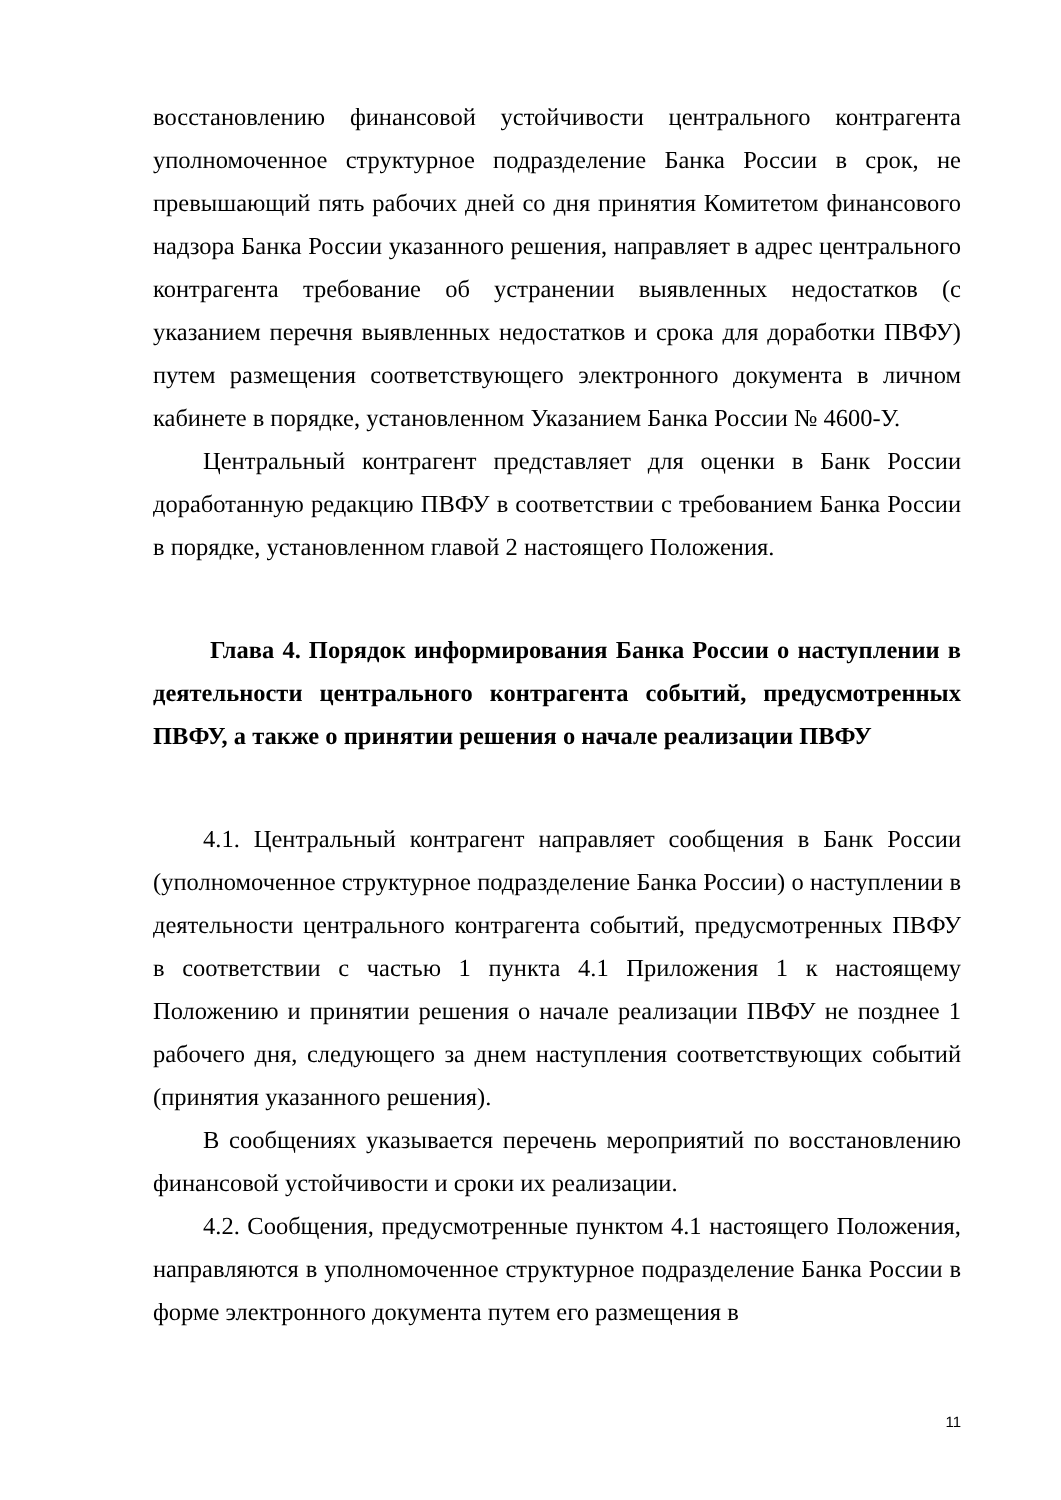восстановлению финансовой устойчивости центрального контрагента уполномоченное структурное подразделение Банка России в срок, не превышающий пять рабочих дней со дня принятия Комитетом финансового надзора Банка России указанного решения, направляет в адрес центрального контрагента требование об устранении выявленных недостатков (с указанием перечня выявленных недостатков и срока для доработки ПВФУ) путем размещения соответствующего электронного документа в личном кабинете в порядке, установленном Указанием Банка России № 4600-У.
Центральный контрагент представляет для оценки в Банк России доработанную редакцию ПВФУ в соответствии с требованием Банка России в порядке, установленном главой 2 настоящего Положения.
Глава 4. Порядок информирования Банка России о наступлении в деятельности центрального контрагента событий, предусмотренных ПВФУ, а также о принятии решения о начале реализации ПВФУ
4.1. Центральный контрагент направляет сообщения в Банк России (уполномоченное структурное подразделение Банка России) о наступлении в деятельности центрального контрагента событий, предусмотренных ПВФУ в соответствии с частью 1 пункта 4.1 Приложения 1 к настоящему Положению и принятии решения о начале реализации ПВФУ не позднее 1 рабочего дня, следующего за днем наступления соответствующих событий (принятия указанного решения).
В сообщениях указывается перечень мероприятий по восстановлению финансовой устойчивости и сроки их реализации.
4.2. Сообщения, предусмотренные пунктом 4.1 настоящего Положения, направляются в уполномоченное структурное подразделение Банка России в форме электронного документа путем его размещения в
11